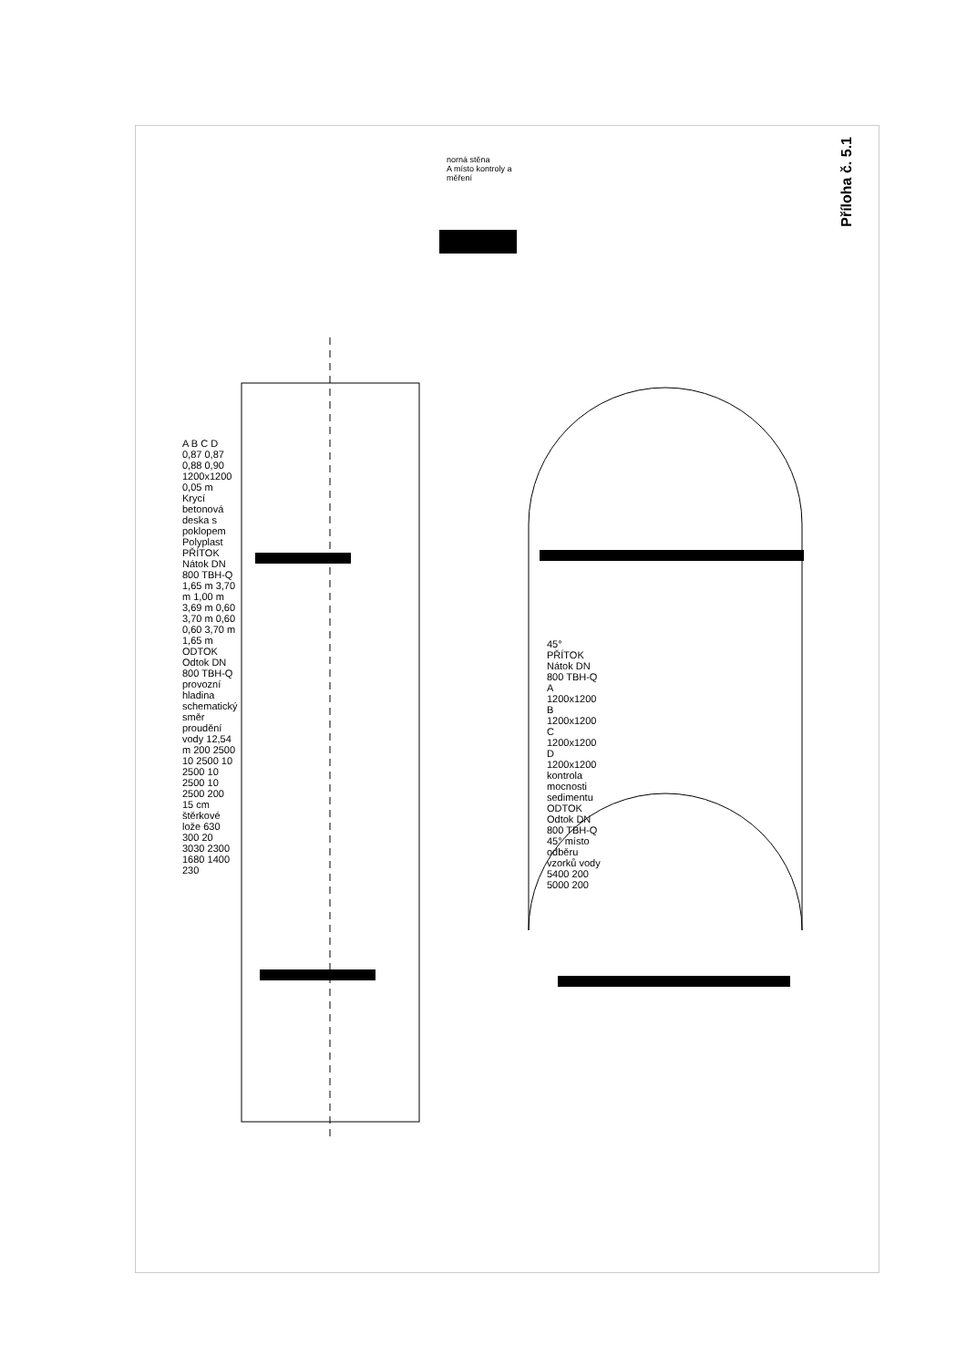Příloha č. 5.1
norná stěna
A místo kontroly a měření
A B C D 0,87 0,87 0,88 0,90 1200x1200 0,05 m Krycí betonová deska s poklopem Polyplast PŘÍTOK Nátok DN 800 TBH-Q 1,65 m 3,70 m 1,00 m 3,69 m 0,60 3,70 m 0,60 0,60 3,70 m 1,65 m ODTOK Odtok DN 800 TBH-Q provozní hladina schematický směr proudění vody 12,54 m 200 2500 10 2500 10 2500 10 2500 10 2500 200 15 cm štěrkové lože 630 300 20 3030 2300 1680 1400 230
45° PŘÍTOK Nátok DN 800 TBH-Q A 1200x1200 B 1200x1200 C 1200x1200 D 1200x1200 kontrola mocnosti sedimentu ODTOK Odtok DN 800 TBH-Q 45° místo odběru vzorků vody 5400 200 5000 200